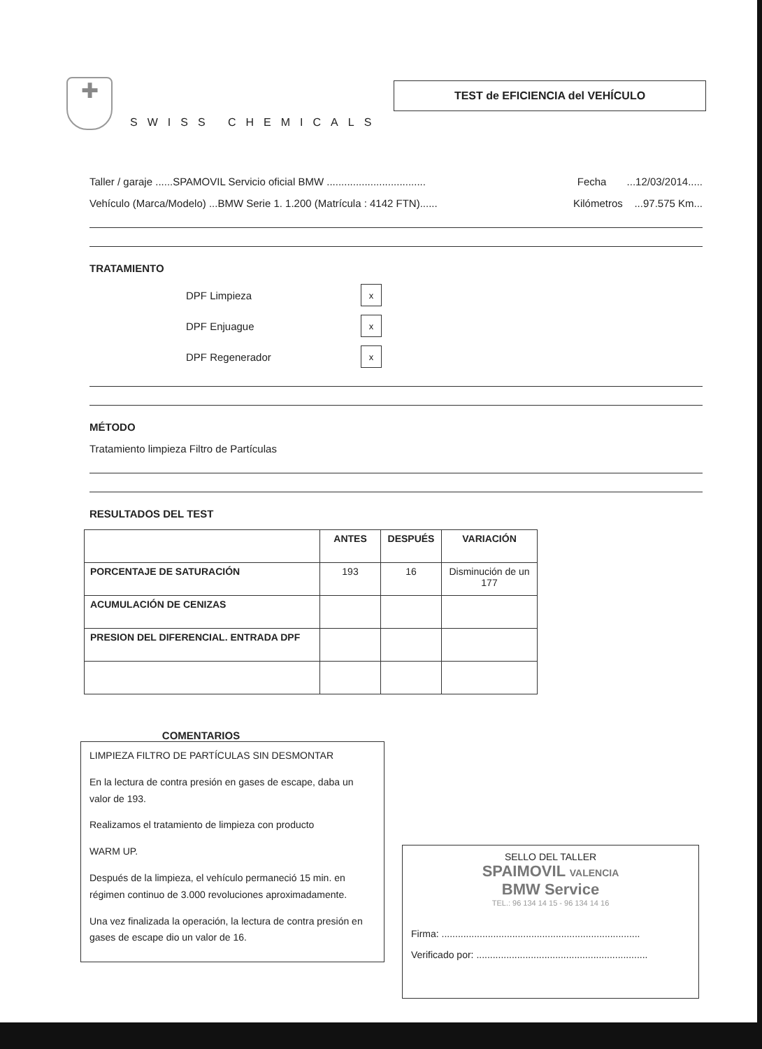✚
SWISS CHEMICALS
TEST de EFICIENCIA del VEHÍCULO
Taller / garaje ......SPAMOVIL Servicio oficial BMW .................................. Fecha ...12/03/2014.....
Vehículo (Marca/Modelo) ...BMW Serie 1. 1.200 (Matrícula : 4142 FTN)...... Kilómetros ...97.575 Km...
TRATAMIENTO
DPF Limpieza x
DPF Enjuague x
DPF Regenerador x
MÉTODO
Tratamiento limpieza Filtro de Partículas
RESULTADOS DEL TEST
| | ANTES | DESPUÉS | VARIACIÓN |
| --- | --- | --- | --- |
| PORCENTAJE DE SATURACIÓN | 193 | 16 | Disminución de un 177 |
| ACUMULACIÓN DE CENIZAS | | | |
| PRESION DEL DIFERENCIAL. ENTRADA DPF | | | |
COMENTARIOS
LIMPIEZA FILTRO DE PARTÍCULAS SIN DESMONTAR
En la lectura de contra presión en gases de escape, daba un valor de 193.
Realizamos el tratamiento de limpieza con producto
WARM UP.
Después de la limpieza, el vehículo permaneció 15 min. en régimen continuo de 3.000 revoluciones aproximadamente.
Una vez finalizada la operación, la lectura de contra presión en gases de escape dio un valor de 16.
SELLO DEL TALLER
SPAIMOVIL VALENCIA
BMW Service
TEL.: 96 134 14 15 - 96 134 14 16
Firma: .........................................................................
Verificado por: ...............................................................